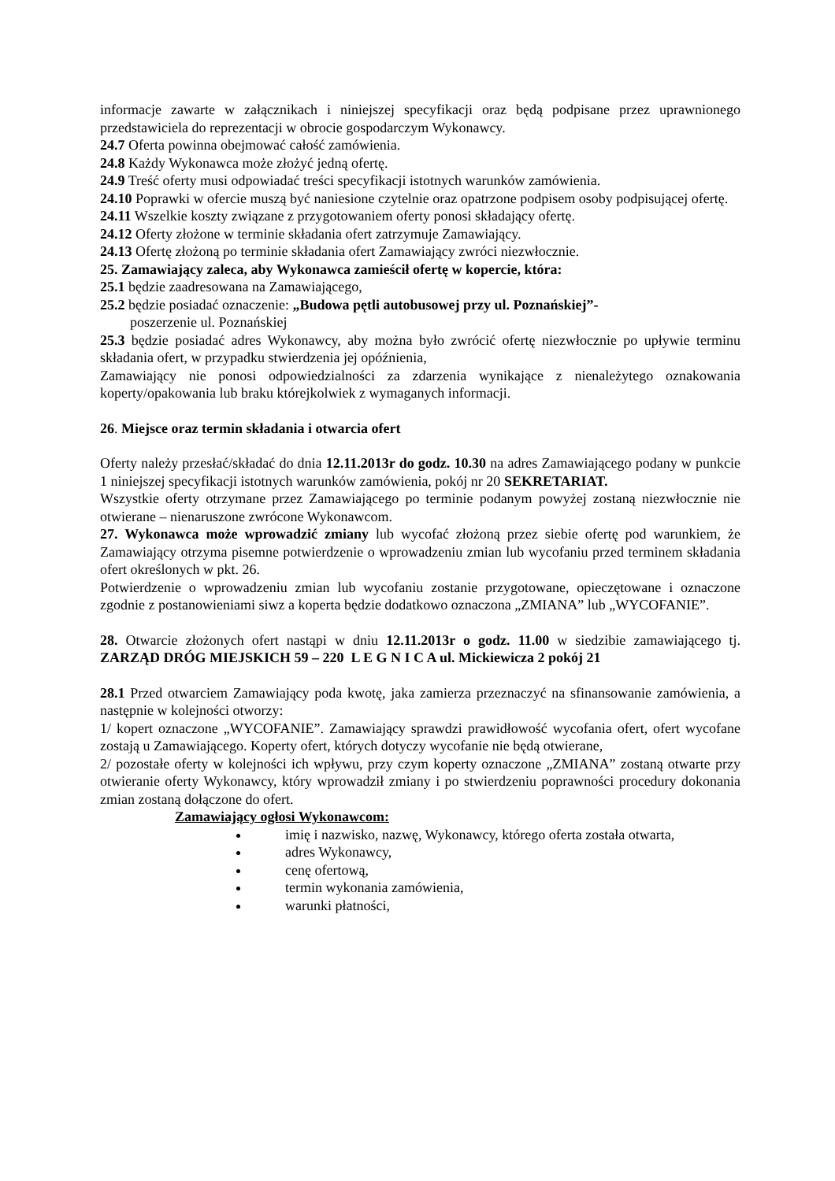informacje zawarte w załącznikach i niniejszej specyfikacji oraz będą podpisane przez uprawnionego przedstawiciela do reprezentacji w obrocie gospodarczym Wykonawcy.
24.7 Oferta powinna obejmować całość zamówienia.
24.8 Każdy Wykonawca może złożyć jedną ofertę.
24.9 Treść oferty musi odpowiadać treści specyfikacji istotnych warunków zamówienia.
24.10 Poprawki w ofercie muszą być naniesione czytelnie oraz opatrzone podpisem osoby podpisującej ofertę.
24.11 Wszelkie koszty związane z przygotowaniem oferty ponosi składający ofertę.
24.12 Oferty złożone w terminie składania ofert zatrzymuje Zamawiający.
24.13 Ofertę złożoną po terminie składania ofert Zamawiający zwróci niezwłocznie.
25. Zamawiający zaleca, aby Wykonawca zamieścił ofertę w kopercie, która:
25.1 będzie zaadresowana na Zamawiającego,
25.2 będzie posiadać oznaczenie: „Budowa pętli autobusowej przy ul. Poznańskiej”-
poszerzenie ul. Poznańskiej
25.3 będzie posiadać adres Wykonawcy, aby można było zwrócić ofertę niezwłocznie po upływie terminu składania ofert, w przypadku stwierdzenia jej opóźnienia,
Zamawiający nie ponosi odpowiedzialności za zdarzenia wynikające z nienależytego oznakowania koperty/opakowania lub braku którejkolwiek z wymaganych informacji.
26. Miejsce oraz termin składania i otwarcia ofert
Oferty należy przesłać/składać do dnia 12.11.2013r do godz. 10.30 na adres Zamawiającego podany w punkcie 1 niniejszej specyfikacji istotnych warunków zamówienia, pokój nr 20 SEKRETARIAT.
Wszystkie oferty otrzymane przez Zamawiającego po terminie podanym powyżej zostaną niezwłocznie nie otwierane – nienaruszone zwrócone Wykonawcom.
27. Wykonawca może wprowadzić zmiany lub wycofać złożoną przez siebie ofertę pod warunkiem, że Zamawiający otrzyma pisemne potwierdzenie o wprowadzeniu zmian lub wycofaniu przed terminem składania ofert określonych w pkt. 26.
Potwierdzenie o wprowadzeniu zmian lub wycofaniu zostanie przygotowane, opieczętowane i oznaczone zgodnie z postanowieniami siwz a koperta będzie dodatkowo oznaczona „ZMIANA” lub „WYCOFANIE”.
28. Otwarcie złożonych ofert nastąpi w dniu 12.11.2013r o godz. 11.00 w siedzibie zamawiającego tj. ZARZĄD DRÓG MIEJSKICH 59 – 220 L E G N I C A ul. Mickiewicza 2 pokój 21
28.1 Przed otwarciem Zamawiający poda kwotę, jaka zamierza przeznaczyć na sfinansowanie zamówienia, a następnie w kolejności otworzy:
1/ kopert oznaczone „WYCOFANIE”. Zamawiający sprawdzi prawidłowość wycofania ofert, ofert wycofane zostają u Zamawiającego. Koperty ofert, których dotyczy wycofanie nie będą otwierane,
2/ pozostałe oferty w kolejności ich wpływu, przy czym koperty oznaczone „ZMIANA” zostaną otwarte przy otwieranie oferty Wykonawcy, który wprowadził zmiany i po stwierdzeniu poprawności procedury dokonania zmian zostaną dołączone do ofert.
Zamawiający ogłosi Wykonawcom:
imię i nazwisko, nazwę, Wykonawcy, którego oferta została otwarta,
adres Wykonawcy,
cenę ofertową,
termin wykonania zamówienia,
warunki płatności,